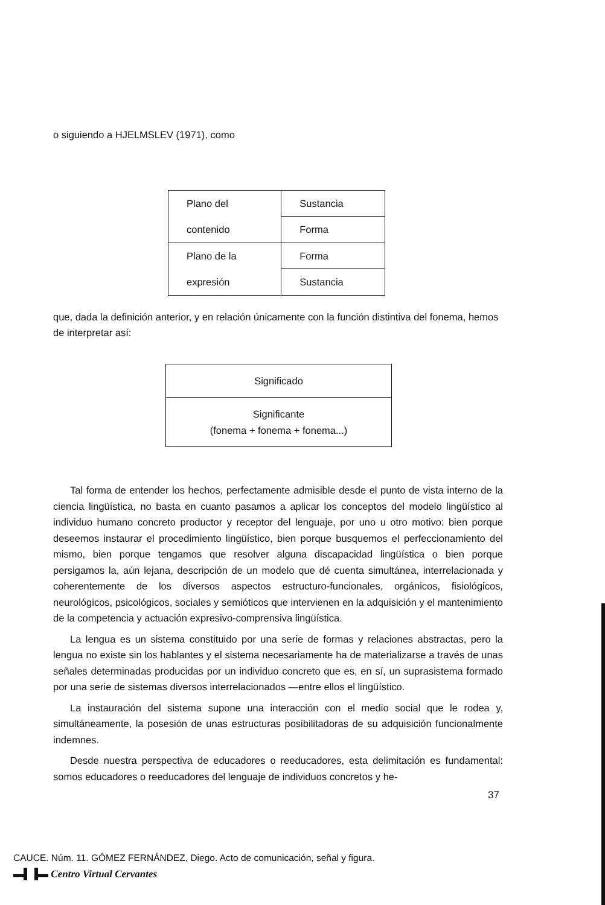o siguiendo a HJELMSLEV (1971), como
| Plano del | Sustancia |
| contenido | Forma |
| Plano de la | Forma |
| expresión | Sustancia |
que, dada la definición anterior, y en relación únicamente con la función distintiva del fonema, hemos de interpretar así:
| Significado |
| Significante (fonema + fonema + fonema...) |
Tal forma de entender los hechos, perfectamente admisible desde el punto de vista interno de la ciencia lingüística, no basta en cuanto pasamos a aplicar los conceptos del modelo lingüístico al individuo humano concreto productor y receptor del lenguaje, por uno u otro motivo: bien porque deseemos instaurar el procedimiento lingüístico, bien porque busquemos el perfeccionamiento del mismo, bien porque tengamos que resolver alguna discapacidad lingüística o bien porque persigamos la, aún lejana, descripción de un modelo que dé cuenta simultánea, interrelacionada y coherentemente de los diversos aspectos estructuro-funcionales, orgánicos, fisiológicos, neurológicos, psicológicos, sociales y semióticos que intervienen en la adquisición y el mantenimiento de la competencia y actuación expresivo-comprensiva lingüística.
La lengua es un sistema constituido por una serie de formas y relaciones abstractas, pero la lengua no existe sin los hablantes y el sistema necesariamente ha de materializarse a través de unas señales determinadas producidas por un individuo concreto que es, en sí, un suprasistema formado por una serie de sistemas diversos interrelacionados —entre ellos el lingüístico.
La instauración del sistema supone una interacción con el medio social que le rodea y, simultáneamente, la posesión de unas estructuras posibilitadoras de su adquisición funcionalmente indemnes.
Desde nuestra perspectiva de educadores o reeducadores, esta delimitación es fundamental: somos educadores o reeducadores del lenguaje de individuos concretos y he-
37
CAUCE. Núm. 11. GÓMEZ FERNÁNDEZ, Diego. Acto de comunicación, señal y figura.
▬▌▐▬ Centro Virtual Cervantes